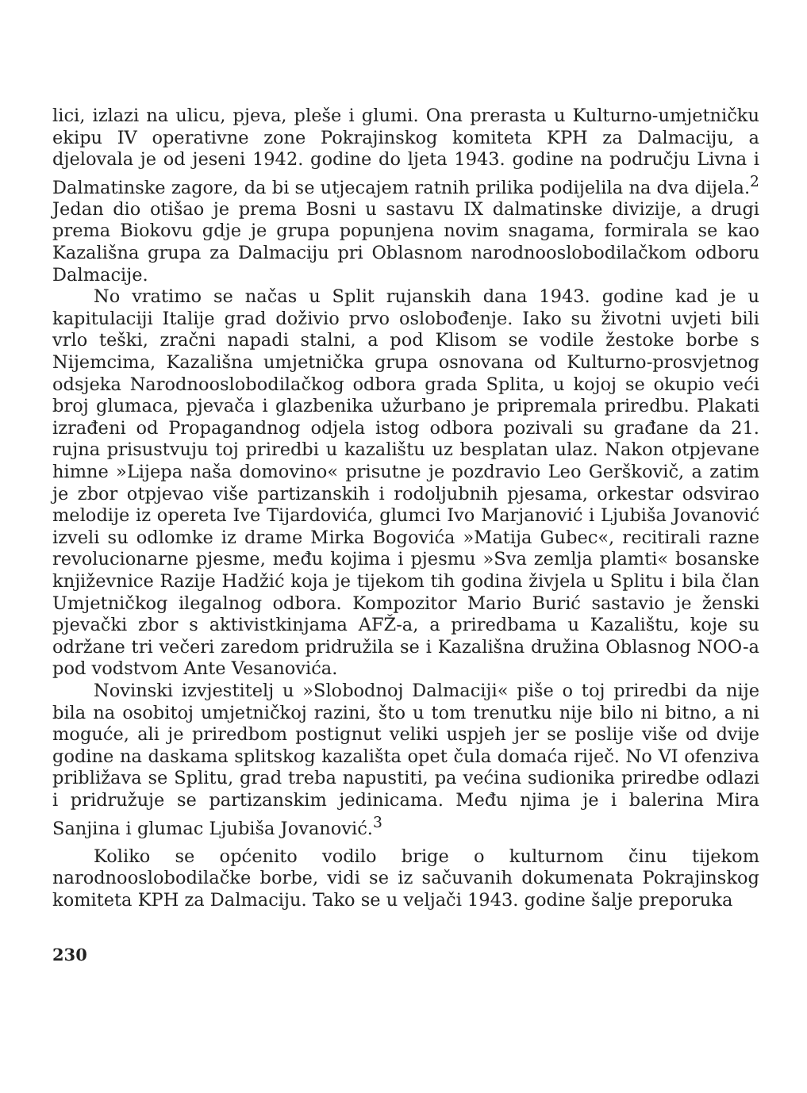lici, izlazi na ulicu, pjeva, pleše i glumi. Ona prerasta u Kulturno-umjetničku ekipu IV operativne zone Pokrajinskog komiteta KPH za Dalmaciju, a djelovala je od jeseni 1942. godine do ljeta 1943. godine na području Livna i Dalmatinske zagore, da bi se utjecajem ratnih prilika podijelila na dva dijela.<sup>2</sup> Jedan dio otišao je prema Bosni u sastavu IX dalmatinske divizije, a drugi prema Biokovu gdje je grupa popunjena novim snagama, formirala se kao Kazališna grupa za Dalmaciju pri Oblasnom narodnooslobodilačkom odboru Dalmacije.
No vratimo se načas u Split rujanskih dana 1943. godine kad je u kapitulaciji Italije grad doživio prvo oslobođenje. Iako su životni uvjeti bili vrlo teški, zračni napadi stalni, a pod Klisom se vodile žestoke borbe s Nijemcima, Kazališna umjetnička grupa osnovana od Kulturno-prosvjetnog odsjeka Narodnooslobodilačkog odbora grada Splita, u kojoj se okupio veći broj glumaca, pjevača i glazbenika užurbano je pripremala priredbu. Plakati izrađeni od Propagandnog odjela istog odbora pozivali su građane da 21. rujna prisustvuju toj priredbi u kazalištu uz besplatan ulaz. Nakon otpjevane himne »Lijepa naša domovino« prisutne je pozdravio Leo Gerškovič, a zatim je zbor otpjevao više partizanskih i rodoljubnih pjesama, orkestar odsvirao melodije iz opereta Ive Tijardovića, glumci Ivo Marjanović i Ljubiša Jovanović izveli su odlomke iz drame Mirka Bogovića »Matija Gubec«, recitirali razne revolucionarne pjesme, među kojima i pjesmu »Sva zemlja plamti« bosanske književnice Razije Hadžić koja je tijekom tih godina živjela u Splitu i bila član Umjetničkog ilegalnog odbora. Kompozitor Mario Burić sastavio je ženski pjevački zbor s aktivistkinjama AFŽ-a, a priredbama u Kazalištu, koje su održane tri večeri zaredom pridružila se i Kazališna družina Oblasnog NOO-a pod vodstvom Ante Vesanovića.
Novinski izvjestitelj u »Slobodnoj Dalmaciji« piše o toj priredbi da nije bila na osobitoj umjetničkoj razini, što u tom trenutku nije bilo ni bitno, a ni moguće, ali je priredbom postignut veliki uspjeh jer se poslije više od dvije godine na daskama splitskog kazališta opet čula domaća riječ. No VI ofenziva približava se Splitu, grad treba napustiti, pa većina sudionika priredbe odlazi i pridružuje se partizanskim jedinicama. Među njima je i balerina Mira Sanjina i glumac Ljubiša Jovanović.<sup>3</sup>
Koliko se općenito vodilo brige o kulturnom činu tijekom narodnooslobodilačke borbe, vidi se iz sačuvanih dokumenata Pokrajinskog komiteta KPH za Dalmaciju. Tako se u veljači 1943. godine šalje preporuka
230